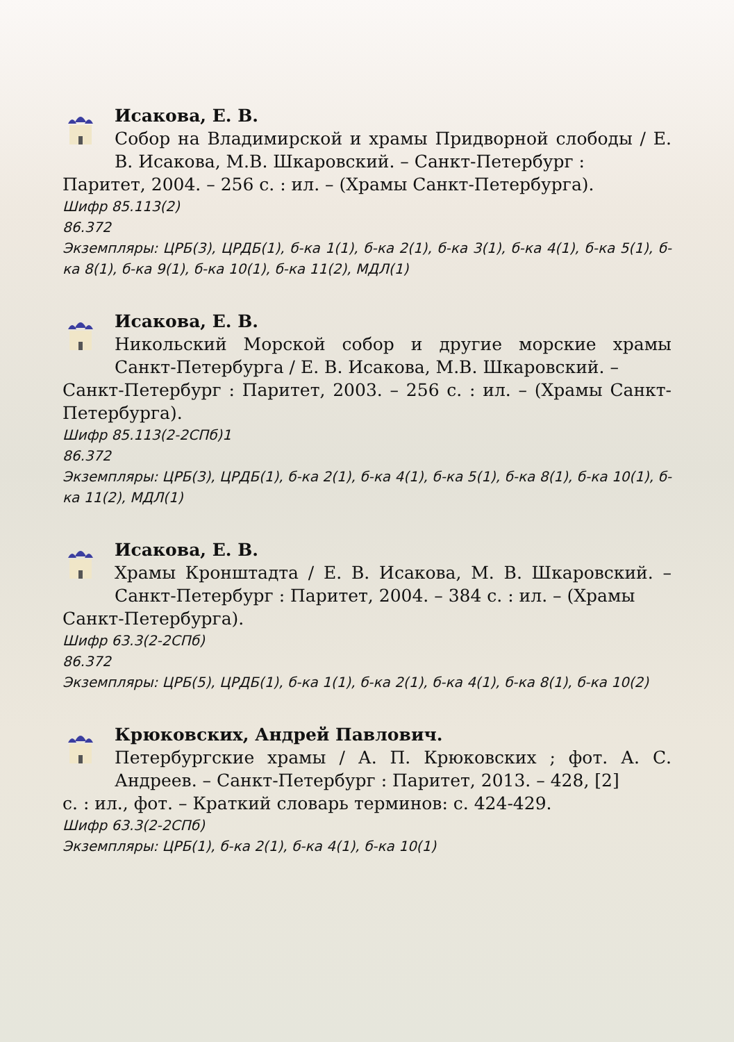Исакова, Е. В.
Собор на Владимирской и храмы Придворной слободы / Е. В. Исакова, М.В. Шкаровский. – Санкт-Петербург :
Паритет, 2004. – 256 с. : ил. – (Храмы Санкт-Петербурга).
Шифр 85.113(2)
86.372
Экземпляры: ЦРБ(3), ЦРДБ(1), б-ка 1(1), б-ка 2(1), б-ка 3(1), б-ка 4(1), б-ка 5(1), б-ка 8(1), б-ка 9(1), б-ка 10(1), б-ка 11(2), МДЛ(1)
Исакова, Е. В.
Никольский Морской собор и другие морские храмы Санкт-Петербурга / Е. В. Исакова, М.В. Шкаровский. –
Санкт-Петербург : Паритет, 2003. – 256 с. : ил. – (Храмы Санкт-Петербурга).
Шифр 85.113(2-2СПб)1
86.372
Экземпляры: ЦРБ(3), ЦРДБ(1), б-ка 2(1), б-ка 4(1), б-ка 5(1), б-ка 8(1), б-ка 10(1), б-ка 11(2), МДЛ(1)
Исакова, Е. В.
Храмы Кронштадта / Е. В. Исакова, М. В. Шкаровский. – Санкт-Петербург : Паритет, 2004. – 384 с. : ил. – (Храмы
Санкт-Петербурга).
Шифр 63.3(2-2СПб)
86.372
Экземпляры: ЦРБ(5), ЦРДБ(1), б-ка 1(1), б-ка 2(1), б-ка 4(1), б-ка 8(1), б-ка 10(2)
Крюковских, Андрей Павлович.
Петербургские храмы / А. П. Крюковских ; фот. А. С. Андреев. – Санкт-Петербург : Паритет, 2013. – 428, [2]
с. : ил., фот. – Краткий словарь терминов: с. 424-429.
Шифр 63.3(2-2СПб)
Экземпляры: ЦРБ(1), б-ка 2(1), б-ка 4(1), б-ка 10(1)